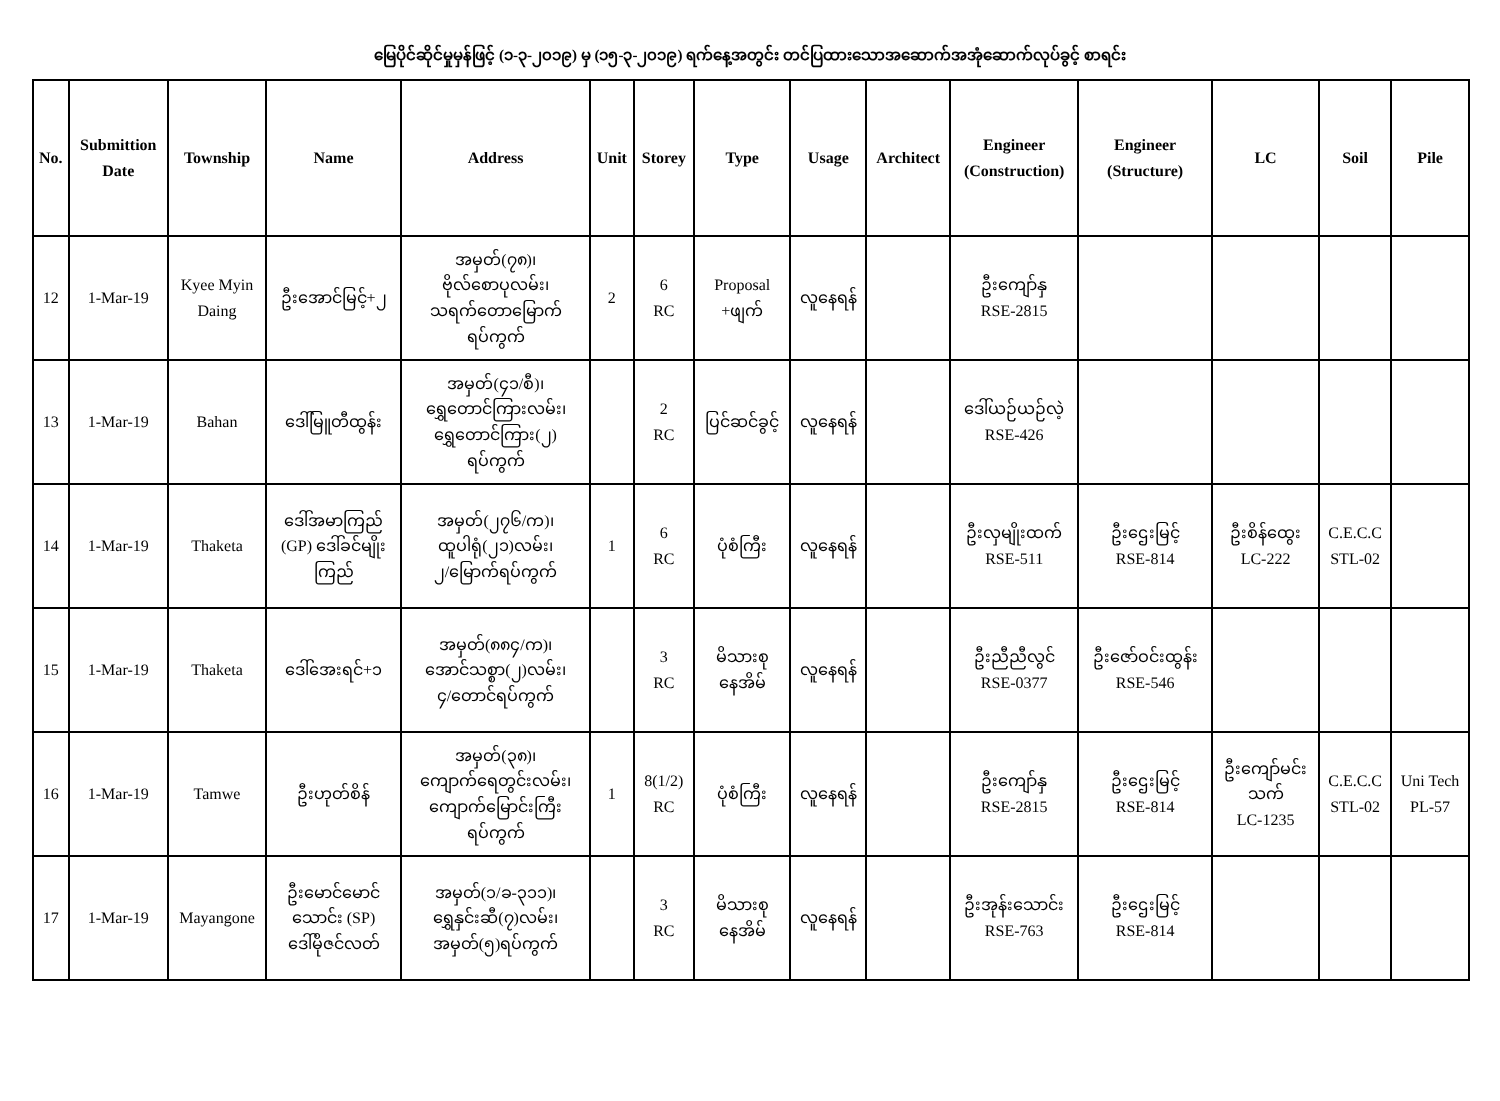မြေပိုင်ဆိုင်မှုမှန်ဖြင့် (၁-၃-၂၀၁၉) မှ (၁၅-၃-၂၀၁၉) ရက်နေ့အတွင်း တင်ပြထားသောအဆောက်အအုံဆောက်လုပ်ခွင့် စာရင်း
| No. | Submittion Date | Township | Name | Address | Unit | Storey | Type | Usage | Architect | Engineer (Construction) | Engineer (Structure) | LC | Soil | Pile |
| --- | --- | --- | --- | --- | --- | --- | --- | --- | --- | --- | --- | --- | --- | --- |
| 12 | 1-Mar-19 | Kyee Myin Daing | ဦးအောင်မြင့်+၂ | အမှတ်(၇၈)၊ ဗိုလ်စောပုလမ်း၊ သရက်တောမြောက် ရပ်ကွက် | 2 | 6 RC | Proposal +ဖျက် | လူနေရန် | | ဦးကျော်နှ RSE-2815 | | | | |
| 13 | 1-Mar-19 | Bahan | ဒေါ်မြူတီထွန်း | အမှတ်(၄၁/စီ)၊ ရွှေတောင်ကြားလမ်း၊ ရွှေတောင်ကြား(၂) ရပ်ကွက် | | 2 RC | ပြင်ဆင်ခွင့် | လူနေရန် | | ဒေါ်ယဉ်ယဉ်လဲ့ RSE-426 | | | | |
| 14 | 1-Mar-19 | Thaketa | ဒေါ်အမာကြည် (GP) ဒေါ်ခင်မျိုး ကြည် | အမှတ်(၂၇၆/က)၊ ထူပါရုံ(၂၁)လမ်း၊ ၂/မြောက်ရပ်ကွက် | 1 | 6 RC | ပုံစံကြီး | လူနေရန် | | ဦးလှမျိုးထက် RSE-511 | ဦးဌေးမြင့် RSE-814 | ဦးစိန်ထွေး LC-222 | C.E.C.C STL-02 | |
| 15 | 1-Mar-19 | Thaketa | ဒေါ်အေးရင်+၁ | အမှတ်(၈၈၄/က)၊ အောင်သစ္စာ(၂)လမ်း၊ ၄/တောင်ရပ်ကွက် | | 3 RC | မိသားစု နေအိမ် | လူနေရန် | | ဦးညီညီလွင် RSE-0377 | ဦးဇော်ဝင်းထွန်း RSE-546 | | | |
| 16 | 1-Mar-19 | Tamwe | ဦးဟုတ်စိန် | အမှတ်(၃၈)၊ ကျောက်ရေတွင်းလမ်း၊ ကျောက်မြောင်းကြီး ရပ်ကွက် | 1 | 8(1/2) RC | ပုံစံကြီး | လူနေရန် | | ဦးကျော်နှ RSE-2815 | ဦးဌေးမြင့် RSE-814 | ဦးကျော်မင်း သက် LC-1235 | C.E.C.C STL-02 | Uni Tech PL-57 |
| 17 | 1-Mar-19 | Mayangone | ဦးမောင်မောင် သောင်း (SP) ဒေါ်မိုဇင်လတ် | အမှတ်(၁/ခ-၃၁၁)၊ ရွှေနှင်းဆီ(၇)လမ်း၊ အမှတ်(၅)ရပ်ကွက် | | 3 RC | မိသားစု နေအိမ် | လူနေရန် | | ဦးအုန်းသောင်း RSE-763 | ဦးဌေးမြင့် RSE-814 | | | |